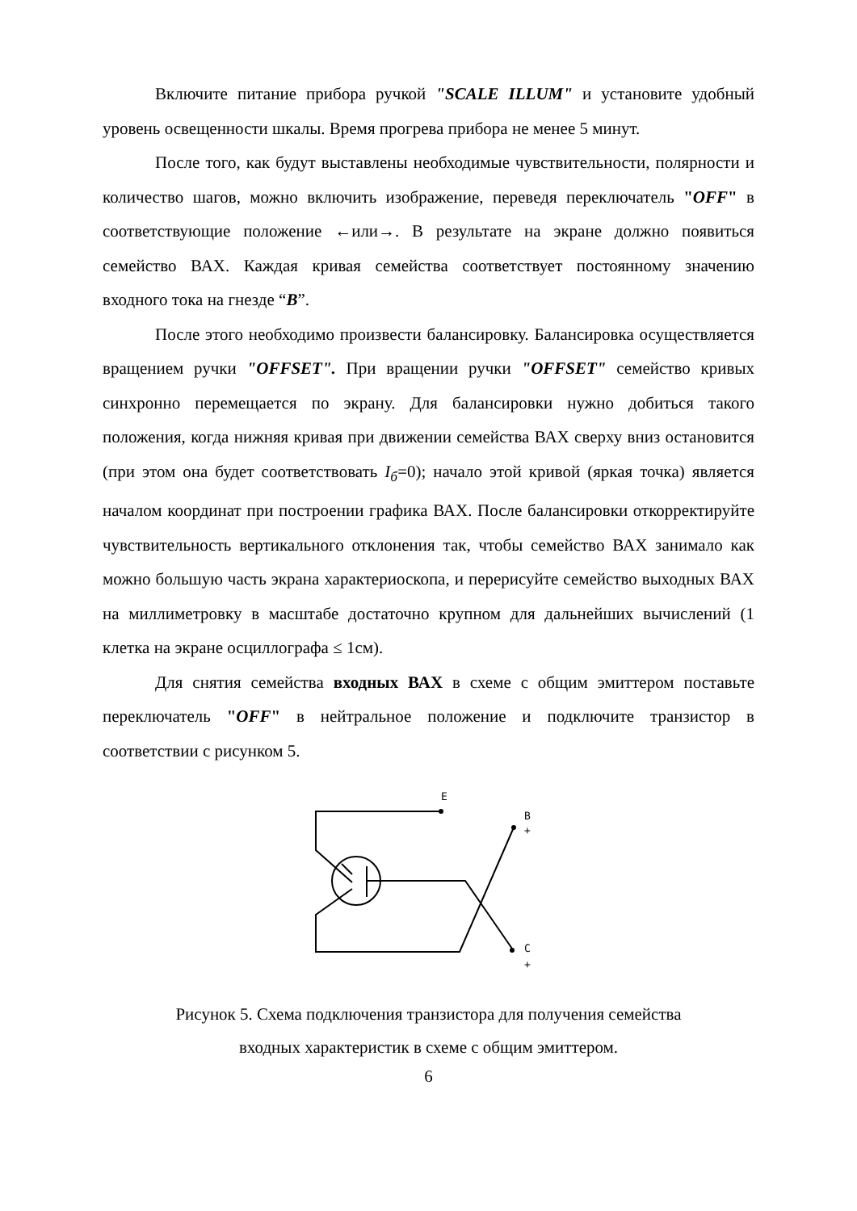Включите питание прибора ручкой "SCALE ILLUM" и установите удобный уровень освещенности шкалы. Время прогрева прибора не менее 5 минут.
После того, как будут выставлены необходимые чувствительности, полярности и количество шагов, можно включить изображение, переведя переключатель "OFF" в соответствующие положение ←или→. В результате на экране должно появиться семейство ВАХ. Каждая кривая семейства соответствует постоянному значению входного тока на гнезде “B”.
После этого необходимо произвести балансировку. Балансировка осуществляется вращением ручки "OFFSET". При вращении ручки "OFFSET" семейство кривых синхронно перемещается по экрану. Для балансировки нужно добиться такого положения, когда нижняя кривая при движении семейства ВАХ сверху вниз остановится (при этом она будет соответствовать I<sub>б</sub>=0); начало этой кривой (яркая точка) является началом координат при построении графика ВАХ. После балансировки откорректируйте чувствительность вертикального отклонения так, чтобы семейство ВАХ занимало как можно большую часть экрана характериоскопа, и перерисуйте семейство выходных ВАХ на миллиметровку в масштабе достаточно крупном для дальнейших вычислений (1 клетка на экране осциллографа ≤ 1см).
Для снятия семейства входных ВАХ в схеме с общим эмиттером поставьте переключатель "OFF" в нейтральное положение и подключите транзистор в соответствии с рисунком 5.
E
B
+
C
+
Рисунок 5. Схема подключения транзистора для получения семейства
входных характеристик в схеме с общим эмиттером.
6